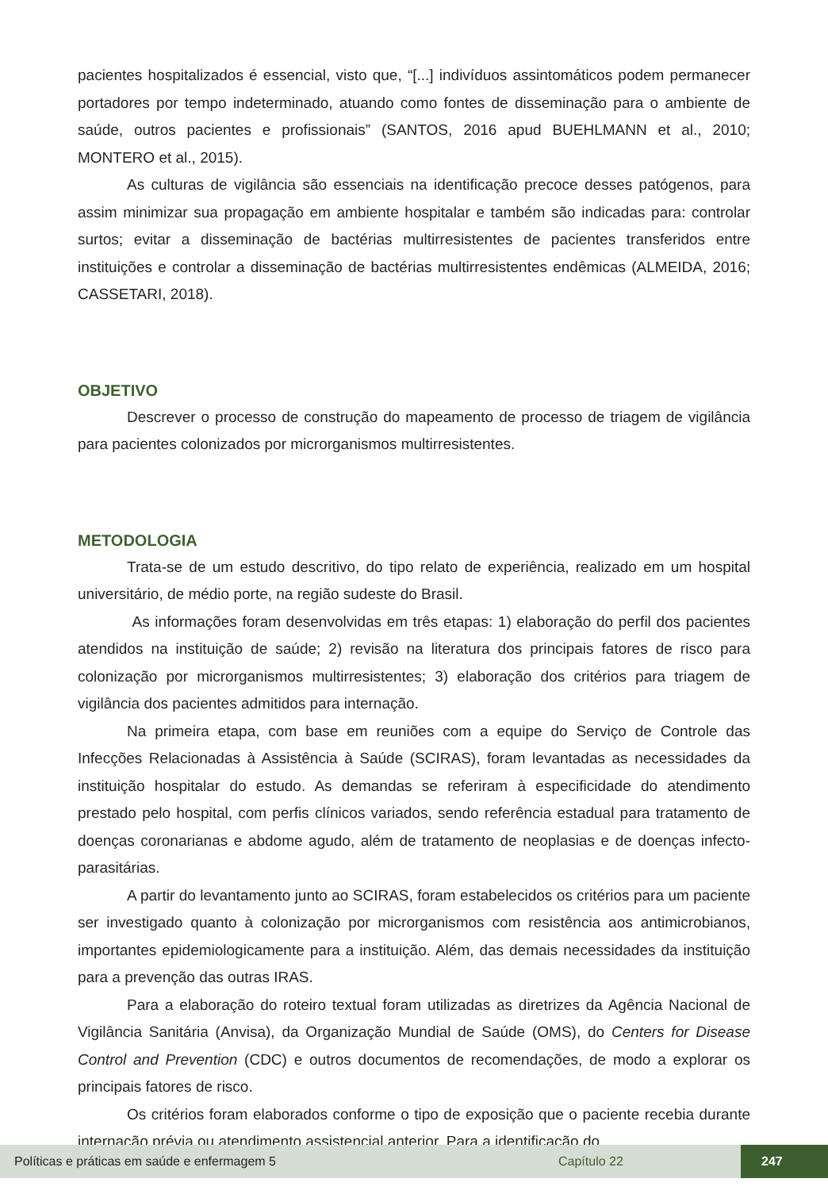pacientes hospitalizados é essencial, visto que, “[...] indivíduos assintomáticos podem permanecer portadores por tempo indeterminado, atuando como fontes de disseminação para o ambiente de saúde, outros pacientes e profissionais” (SANTOS, 2016 apud BUEHLMANN et al., 2010; MONTERO et al., 2015).
As culturas de vigilância são essenciais na identificação precoce desses patógenos, para assim minimizar sua propagação em ambiente hospitalar e também são indicadas para: controlar surtos; evitar a disseminação de bactérias multirresistentes de pacientes transferidos entre instituições e controlar a disseminação de bactérias multirresistentes endêmicas (ALMEIDA, 2016; CASSETARI, 2018).
OBJETIVO
Descrever o processo de construção do mapeamento de processo de triagem de vigilância para pacientes colonizados por microrganismos multirresistentes.
METODOLOGIA
Trata-se de um estudo descritivo, do tipo relato de experiência, realizado em um hospital universitário, de médio porte, na região sudeste do Brasil.
As informações foram desenvolvidas em três etapas: 1) elaboração do perfil dos pacientes atendidos na instituição de saúde; 2) revisão na literatura dos principais fatores de risco para colonização por microrganismos multirresistentes; 3) elaboração dos critérios para triagem de vigilância dos pacientes admitidos para internação.
Na primeira etapa, com base em reuniões com a equipe do Serviço de Controle das Infecções Relacionadas à Assistência à Saúde (SCIRAS), foram levantadas as necessidades da instituição hospitalar do estudo. As demandas se referiram à especificidade do atendimento prestado pelo hospital, com perfis clínicos variados, sendo referência estadual para tratamento de doenças coronarianas e abdome agudo, além de tratamento de neoplasias e de doenças infecto-parasitárias.
A partir do levantamento junto ao SCIRAS, foram estabelecidos os critérios para um paciente ser investigado quanto à colonização por microrganismos com resistência aos antimicrobianos, importantes epidemiologicamente para a instituição. Além, das demais necessidades da instituição para a prevenção das outras IRAS.
Para a elaboração do roteiro textual foram utilizadas as diretrizes da Agência Nacional de Vigilância Sanitária (Anvisa), da Organização Mundial de Saúde (OMS), do Centers for Disease Control and Prevention (CDC) e outros documentos de recomendações, de modo a explorar os principais fatores de risco.
Os critérios foram elaborados conforme o tipo de exposição que o paciente recebia durante internação prévia ou atendimento assistencial anterior. Para a identificação do
Políticas e práticas em saúde e enfermagem 5 Capítulo 22 247